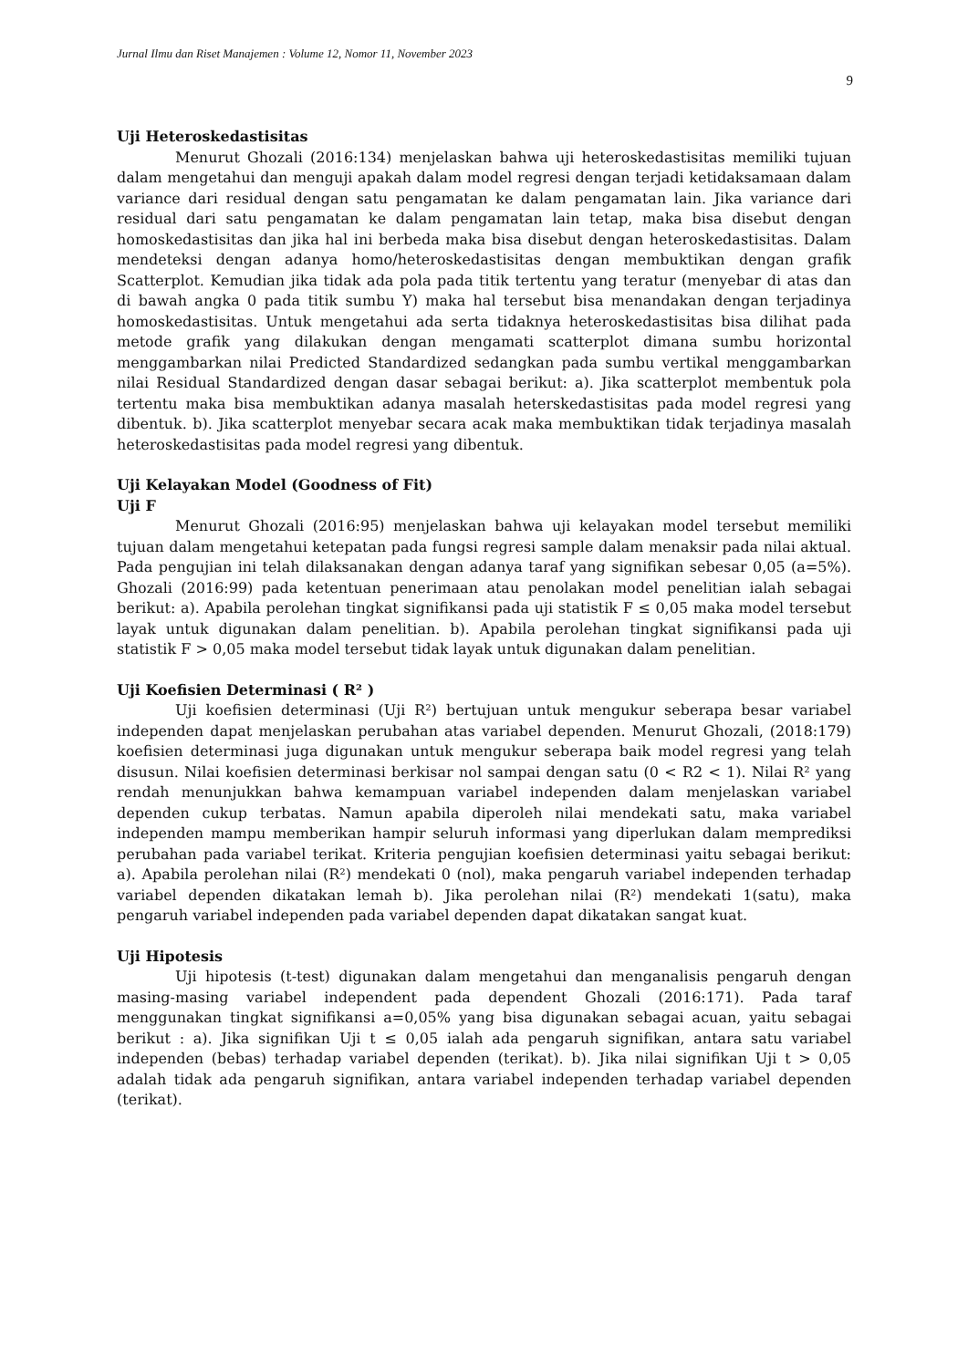Jurnal Ilmu dan Riset Manajemen : Volume 12, Nomor 11, November 2023
9
Uji Heteroskedastisitas
Menurut Ghozali (2016:134) menjelaskan bahwa uji heteroskedastisitas memiliki tujuan dalam mengetahui dan menguji apakah dalam model regresi dengan terjadi ketidaksamaan dalam variance dari residual dengan satu pengamatan ke dalam pengamatan lain. Jika variance dari residual dari satu pengamatan ke dalam pengamatan lain tetap, maka bisa disebut dengan homoskedastisitas dan jika hal ini berbeda maka bisa disebut dengan heteroskedastisitas. Dalam mendeteksi dengan adanya homo/heteroskedastisitas dengan membuktikan dengan grafik Scatterplot. Kemudian jika tidak ada pola pada titik tertentu yang teratur (menyebar di atas dan di bawah angka 0 pada titik sumbu Y) maka hal tersebut bisa menandakan dengan terjadinya homoskedastisitas. Untuk mengetahui ada serta tidaknya heteroskedastisitas bisa dilihat pada metode grafik yang dilakukan dengan mengamati scatterplot dimana sumbu horizontal menggambarkan nilai Predicted Standardized sedangkan pada sumbu vertikal menggambarkan nilai Residual Standardized dengan dasar sebagai berikut: a). Jika scatterplot membentuk pola tertentu maka bisa membuktikan adanya masalah heterskedastisitas pada model regresi yang dibentuk. b). Jika scatterplot menyebar secara acak maka membuktikan tidak terjadinya masalah heteroskedastisitas pada model regresi yang dibentuk.
Uji Kelayakan Model (Goodness of Fit)
Uji F
Menurut Ghozali (2016:95) menjelaskan bahwa uji kelayakan model tersebut memiliki tujuan dalam mengetahui ketepatan pada fungsi regresi sample dalam menaksir pada nilai aktual. Pada pengujian ini telah dilaksanakan dengan adanya taraf yang signifikan sebesar 0,05 (a=5%). Ghozali (2016:99) pada ketentuan penerimaan atau penolakan model penelitian ialah sebagai berikut: a). Apabila perolehan tingkat signifikansi pada uji statistik F ≤ 0,05 maka model tersebut layak untuk digunakan dalam penelitian. b). Apabila perolehan tingkat signifikansi pada uji statistik F > 0,05 maka model tersebut tidak layak untuk digunakan dalam penelitian.
Uji Koefisien Determinasi ( R² )
Uji koefisien determinasi (Uji R²) bertujuan untuk mengukur seberapa besar variabel independen dapat menjelaskan perubahan atas variabel dependen. Menurut Ghozali, (2018:179) koefisien determinasi juga digunakan untuk mengukur seberapa baik model regresi yang telah disusun. Nilai koefisien determinasi berkisar nol sampai dengan satu (0 < R2 < 1). Nilai R² yang rendah menunjukkan bahwa kemampuan variabel independen dalam menjelaskan variabel dependen cukup terbatas. Namun apabila diperoleh nilai mendekati satu, maka variabel independen mampu memberikan hampir seluruh informasi yang diperlukan dalam memprediksi perubahan pada variabel terikat. Kriteria pengujian koefisien determinasi yaitu sebagai berikut: a). Apabila perolehan nilai (R²) mendekati 0 (nol), maka pengaruh variabel independen terhadap variabel dependen dikatakan lemah b). Jika perolehan nilai (R²) mendekati 1(satu), maka pengaruh variabel independen pada variabel dependen dapat dikatakan sangat kuat.
Uji Hipotesis
Uji hipotesis (t-test) digunakan dalam mengetahui dan menganalisis pengaruh dengan masing-masing variabel independent pada dependent Ghozali (2016:171). Pada taraf menggunakan tingkat signifikansi a=0,05% yang bisa digunakan sebagai acuan, yaitu sebagai berikut : a). Jika signifikan Uji t ≤ 0,05 ialah ada pengaruh signifikan, antara satu variabel independen (bebas) terhadap variabel dependen (terikat). b). Jika nilai signifikan Uji t > 0,05 adalah tidak ada pengaruh signifikan, antara variabel independen terhadap variabel dependen (terikat).